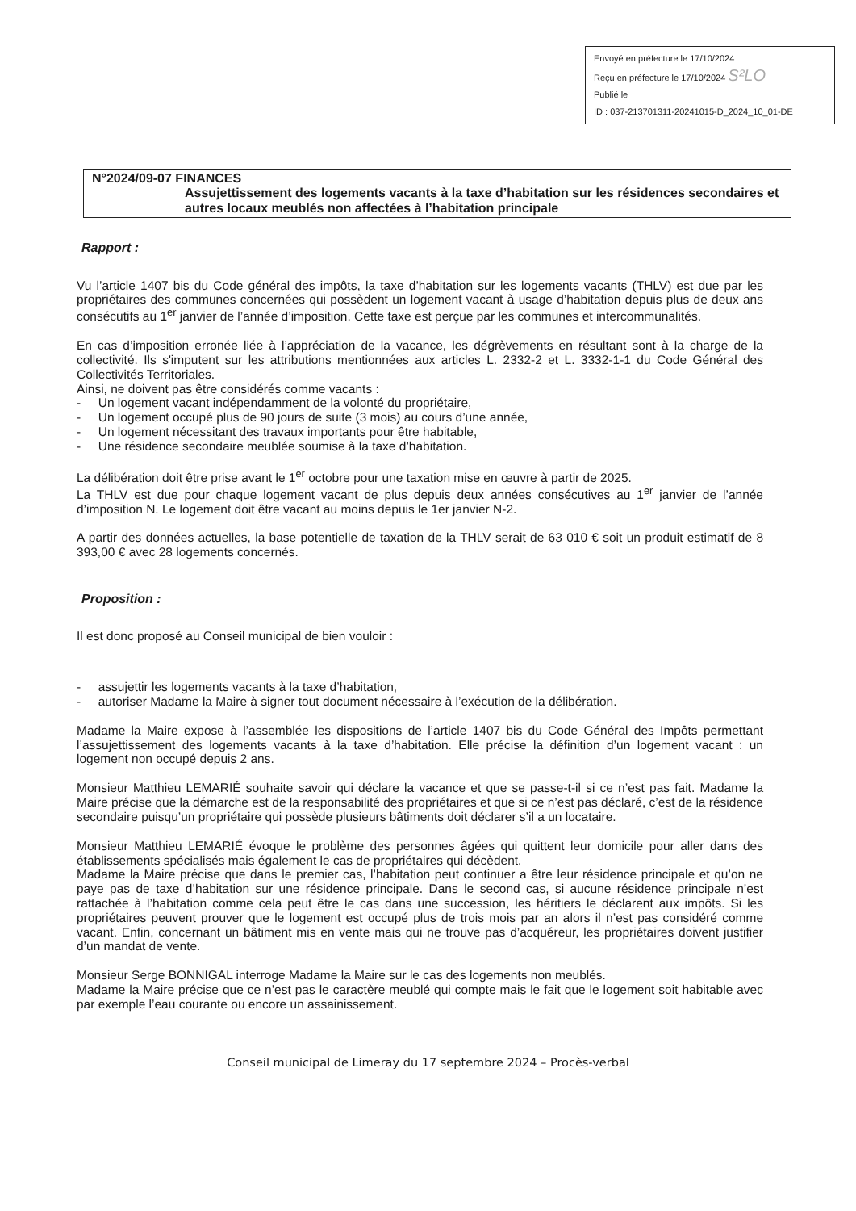Envoyé en préfecture le 17/10/2024
Reçu en préfecture le 17/10/2024 S²LO
Publié le
ID : 037-213701311-20241015-D_2024_10_01-DE
N°2024/09-07 FINANCES
Assujettissement des logements vacants à la taxe d’habitation sur les résidences secondaires et autres locaux meublés non affectées à l’habitation principale
Rapport :
Vu l’article 1407 bis du Code général des impôts, la taxe d’habitation sur les logements vacants (THLV) est due par les propriétaires des communes concernées qui possèdent un logement vacant à usage d’habitation depuis plus de deux ans consécutifs au 1<sup>er</sup> janvier de l’année d’imposition. Cette taxe est perçue par les communes et intercommunalités.
En cas d’imposition erronée liée à l’appréciation de la vacance, les dégrèvements en résultant sont à la charge de la collectivité. Ils s'imputent sur les attributions mentionnées aux articles L. 2332-2 et L. 3332-1-1 du Code Général des Collectivités Territoriales.
Ainsi, ne doivent pas être considérés comme vacants :
- Un logement vacant indépendamment de la volonté du propriétaire,
- Un logement occupé plus de 90 jours de suite (3 mois) au cours d’une année,
- Un logement nécessitant des travaux importants pour être habitable,
- Une résidence secondaire meublée soumise à la taxe d’habitation.
La délibération doit être prise avant le 1<sup>er</sup> octobre pour une taxation mise en œuvre à partir de 2025.
La THLV est due pour chaque logement vacant de plus depuis deux années consécutives au 1<sup>er</sup> janvier de l’année d’imposition N. Le logement doit être vacant au moins depuis le 1er janvier N-2.
A partir des données actuelles, la base potentielle de taxation de la THLV serait de 63 010 € soit un produit estimatif de 8 393,00 € avec 28 logements concernés.
Proposition :
Il est donc proposé au Conseil municipal de bien vouloir :
- assujettir les logements vacants à la taxe d’habitation,
- autoriser Madame la Maire à signer tout document nécessaire à l’exécution de la délibération.
Madame la Maire expose à l’assemblée les dispositions de l’article 1407 bis du Code Général des Impôts permettant l’assujettissement des logements vacants à la taxe d’habitation. Elle précise la définition d’un logement vacant : un logement non occupé depuis 2 ans.
Monsieur Matthieu LEMARIÉ souhaite savoir qui déclare la vacance et que se passe-t-il si ce n’est pas fait. Madame la Maire précise que la démarche est de la responsabilité des propriétaires et que si ce n’est pas déclaré, c’est de la résidence secondaire puisqu’un propriétaire qui possède plusieurs bâtiments doit déclarer s’il a un locataire.
Monsieur Matthieu LEMARIÉ évoque le problème des personnes âgées qui quittent leur domicile pour aller dans des établissements spécialisés mais également le cas de propriétaires qui décèdent.
Madame la Maire précise que dans le premier cas, l’habitation peut continuer a être leur résidence principale et qu’on ne paye pas de taxe d’habitation sur une résidence principale. Dans le second cas, si aucune résidence principale n’est rattachée à l’habitation comme cela peut être le cas dans une succession, les héritiers le déclarent aux impôts. Si les propriétaires peuvent prouver que le logement est occupé plus de trois mois par an alors il n’est pas considéré comme vacant. Enfin, concernant un bâtiment mis en vente mais qui ne trouve pas d’acquéreur, les propriétaires doivent justifier d’un mandat de vente.
Monsieur Serge BONNIGAL interroge Madame la Maire sur le cas des logements non meublés.
Madame la Maire précise que ce n’est pas le caractère meublé qui compte mais le fait que le logement soit habitable avec par exemple l’eau courante ou encore un assainissement.
Conseil municipal de Limeray du 17 septembre 2024 – Procès-verbal